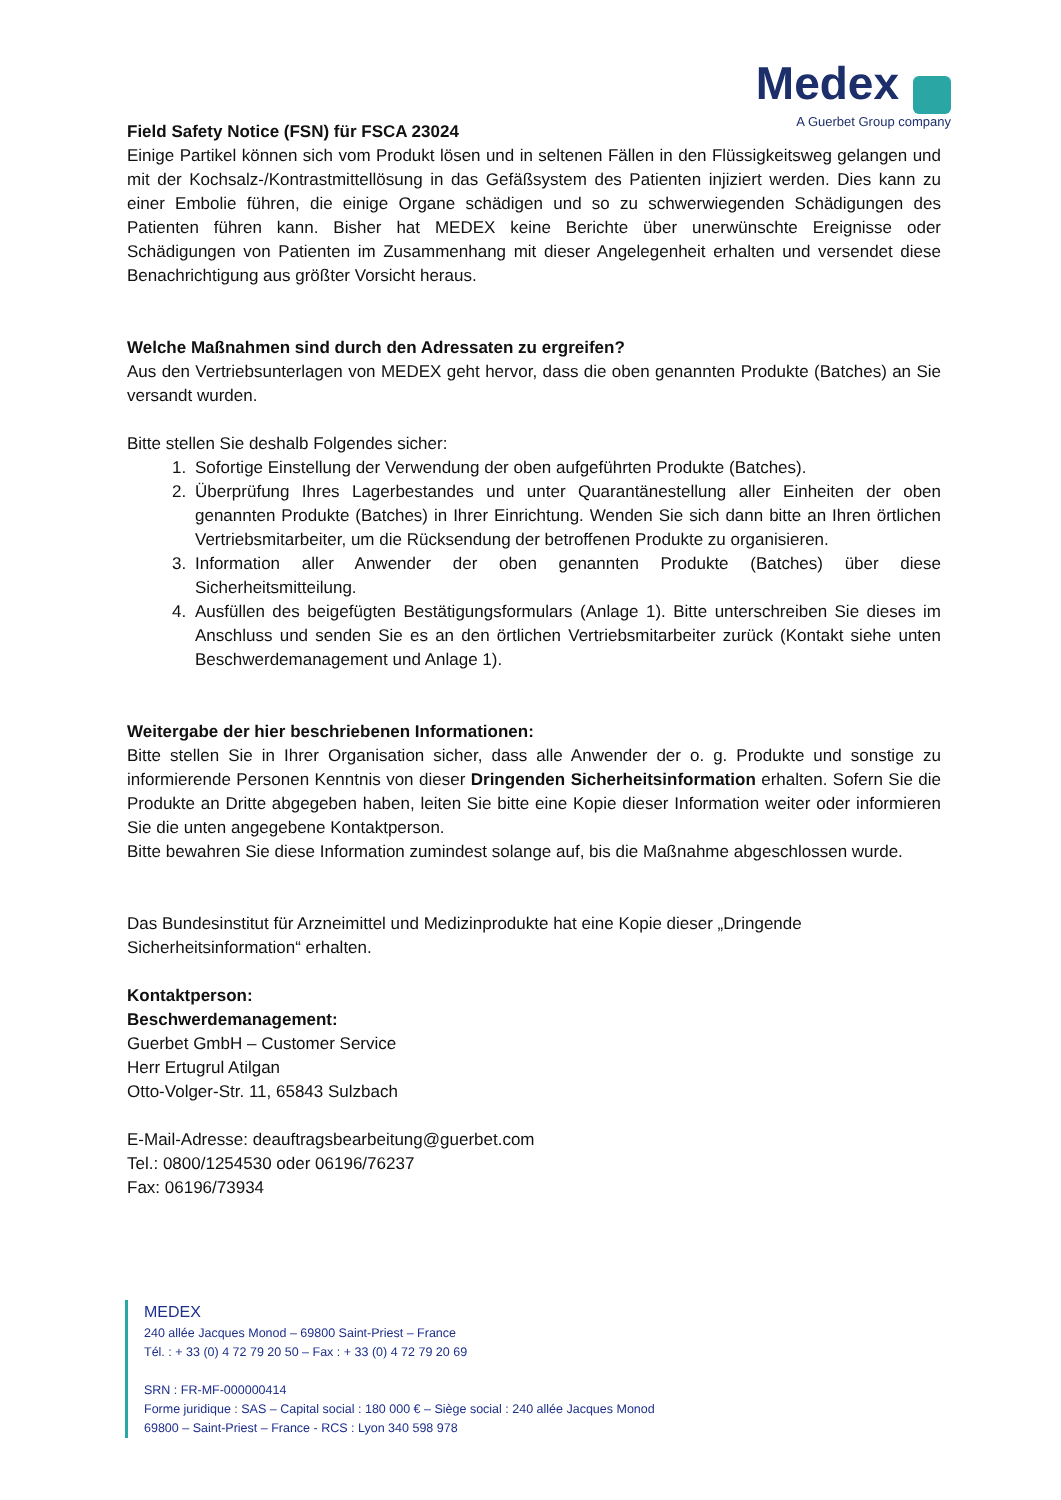Medex
A Guerbet Group company
Field Safety Notice (FSN) für FSCA 23024
Einige Partikel können sich vom Produkt lösen und in seltenen Fällen in den Flüssigkeitsweg gelangen und mit der Kochsalz-/Kontrastmittellösung in das Gefäßsystem des Patienten injiziert werden. Dies kann zu einer Embolie führen, die einige Organe schädigen und so zu schwerwiegenden Schädigungen des Patienten führen kann. Bisher hat MEDEX keine Berichte über unerwünschte Ereignisse oder Schädigungen von Patienten im Zusammenhang mit dieser Angelegenheit erhalten und versendet diese Benachrichtigung aus größter Vorsicht heraus.
Welche Maßnahmen sind durch den Adressaten zu ergreifen?
Aus den Vertriebsunterlagen von MEDEX geht hervor, dass die oben genannten Produkte (Batches) an Sie versandt wurden.
Bitte stellen Sie deshalb Folgendes sicher:
1. Sofortige Einstellung der Verwendung der oben aufgeführten Produkte (Batches).
2. Überprüfung Ihres Lagerbestandes und unter Quarantänestellung aller Einheiten der oben genannten Produkte (Batches) in Ihrer Einrichtung. Wenden Sie sich dann bitte an Ihren örtlichen Vertriebsmitarbeiter, um die Rücksendung der betroffenen Produkte zu organisieren.
3. Information aller Anwender der oben genannten Produkte (Batches) über diese Sicherheitsmitteilung.
4. Ausfüllen des beigefügten Bestätigungsformulars (Anlage 1). Bitte unterschreiben Sie dieses im Anschluss und senden Sie es an den örtlichen Vertriebsmitarbeiter zurück (Kontakt siehe unten Beschwerdemanagement und Anlage 1).
Weitergabe der hier beschriebenen Informationen:
Bitte stellen Sie in Ihrer Organisation sicher, dass alle Anwender der o. g. Produkte und sonstige zu informierende Personen Kenntnis von dieser Dringenden Sicherheitsinformation erhalten. Sofern Sie die Produkte an Dritte abgegeben haben, leiten Sie bitte eine Kopie dieser Information weiter oder informieren Sie die unten angegebene Kontaktperson.
Bitte bewahren Sie diese Information zumindest solange auf, bis die Maßnahme abgeschlossen wurde.
Das Bundesinstitut für Arzneimittel und Medizinprodukte hat eine Kopie dieser „Dringende Sicherheitsinformation“ erhalten.
Kontaktperson:
Beschwerdemanagement:
Guerbet GmbH – Customer Service
Herr Ertugrul Atilgan
Otto-Volger-Str. 11, 65843 Sulzbach
E-Mail-Adresse: deauftragsbearbeitung@guerbet.com
Tel.: 0800/1254530 oder 06196/76237
Fax: 06196/73934
MEDEX
240 allée Jacques Monod – 69800 Saint-Priest – France
Tél. : + 33 (0) 4 72 79 20 50 – Fax : + 33 (0) 4 72 79 20 69
SRN : FR-MF-000000414
Forme juridique : SAS – Capital social : 180 000 € – Siège social : 240 allée Jacques Monod
69800 – Saint-Priest – France - RCS : Lyon 340 598 978